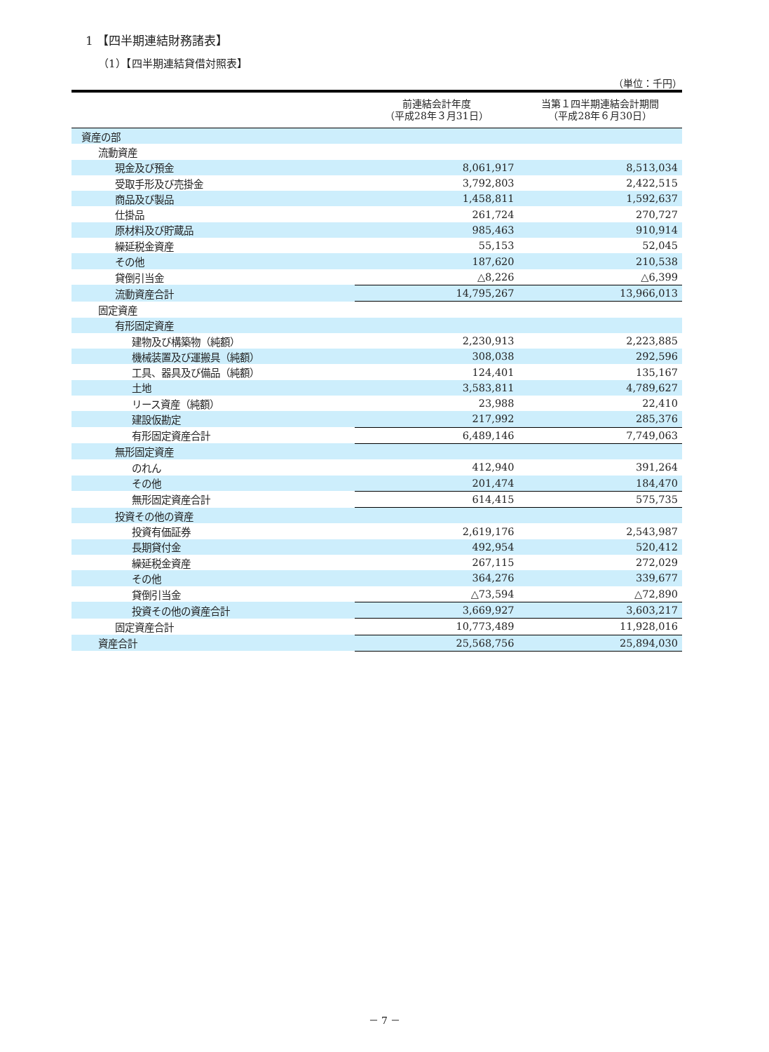1 【四半期連結財務諸表】
（1）【四半期連結貸借対照表】
（単位：千円）
| | 前連結会計年度 （平成28年３月31日） | 当第１四半期連結会計期間 （平成28年６月30日） |
| --- | --- | --- |
| 資産の部 | | |
| 流動資産 | | |
| 現金及び預金 | 8,061,917 | 8,513,034 |
| 受取手形及び売掛金 | 3,792,803 | 2,422,515 |
| 商品及び製品 | 1,458,811 | 1,592,637 |
| 仕掛品 | 261,724 | 270,727 |
| 原材料及び貯蔵品 | 985,463 | 910,914 |
| 繰延税金資産 | 55,153 | 52,045 |
| その他 | 187,620 | 210,538 |
| 貸倒引当金 | △8,226 | △6,399 |
| 流動資産合計 | 14,795,267 | 13,966,013 |
| 固定資産 | | |
| 有形固定資産 | | |
| 建物及び構築物（純額） | 2,230,913 | 2,223,885 |
| 機械装置及び運搬具（純額） | 308,038 | 292,596 |
| 工具、器具及び備品（純額） | 124,401 | 135,167 |
| 土地 | 3,583,811 | 4,789,627 |
| リース資産（純額） | 23,988 | 22,410 |
| 建設仮勘定 | 217,992 | 285,376 |
| 有形固定資産合計 | 6,489,146 | 7,749,063 |
| 無形固定資産 | | |
| のれん | 412,940 | 391,264 |
| その他 | 201,474 | 184,470 |
| 無形固定資産合計 | 614,415 | 575,735 |
| 投資その他の資産 | | |
| 投資有価証券 | 2,619,176 | 2,543,987 |
| 長期貸付金 | 492,954 | 520,412 |
| 繰延税金資産 | 267,115 | 272,029 |
| その他 | 364,276 | 339,677 |
| 貸倒引当金 | △73,594 | △72,890 |
| 投資その他の資産合計 | 3,669,927 | 3,603,217 |
| 固定資産合計 | 10,773,489 | 11,928,016 |
| 資産合計 | 25,568,756 | 25,894,030 |
－ 7 －